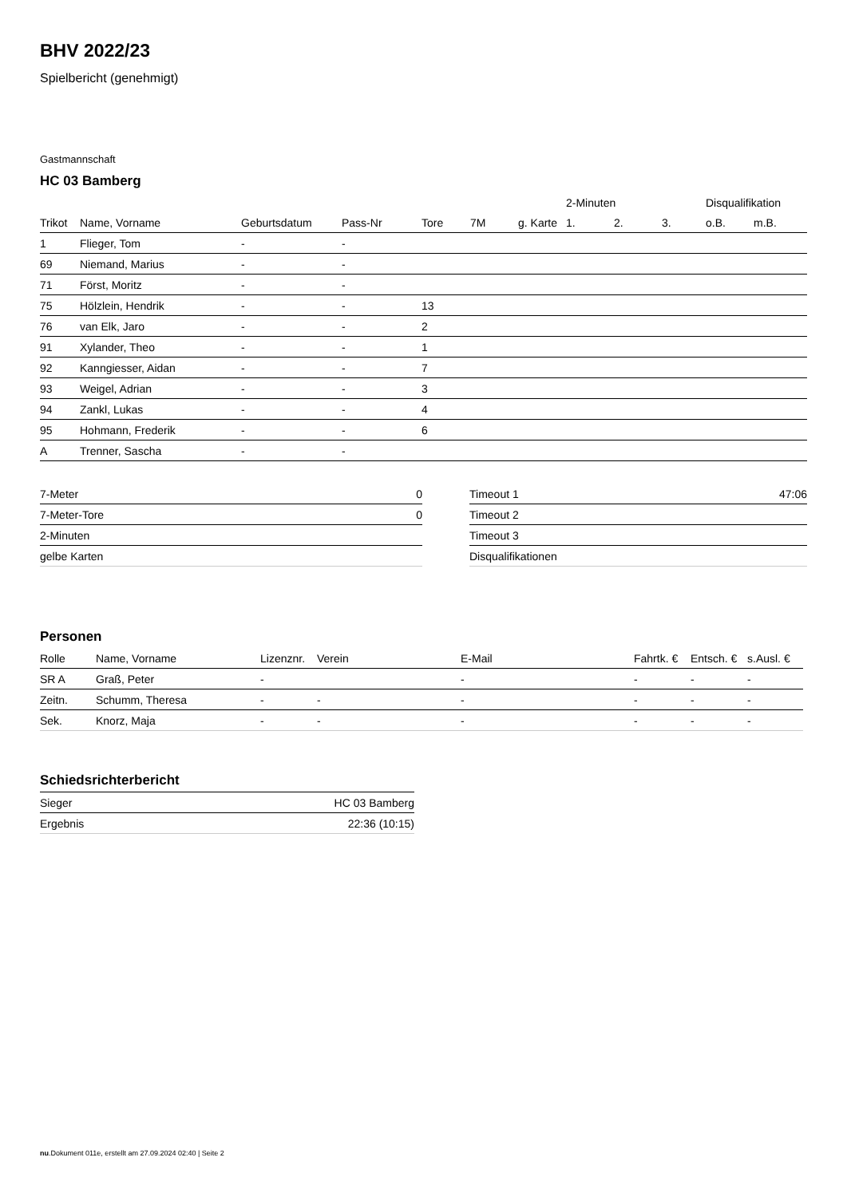BHV 2022/23
Spielbericht (genehmigt)
Gastmannschaft
HC 03 Bamberg
| | | | | | | | 2-Minuten | | | Disqualifikation | |
| --- | --- | --- | --- | --- | --- | --- | --- | --- | --- | --- | --- |
| Trikot | Name, Vorname | Geburtsdatum | Pass-Nr | Tore | 7M | g. Karte | 1. | 2. | 3. | o.B. | m.B. |
| 1 | Flieger, Tom | - | - | | | | | | | | |
| 69 | Niemand, Marius | - | - | | | | | | | | |
| 71 | Först, Moritz | - | - | | | | | | | | |
| 75 | Hölzlein, Hendrik | - | - | 13 | | | | | | | |
| 76 | van Elk, Jaro | - | - | 2 | | | | | | | |
| 91 | Xylander, Theo | - | - | 1 | | | | | | | |
| 92 | Kanngiesser, Aidan | - | - | 7 | | | | | | | |
| 93 | Weigel, Adrian | - | - | 3 | | | | | | | |
| 94 | Zankl, Lukas | - | - | 4 | | | | | | | |
| 95 | Hohmann, Frederik | - | - | 6 | | | | | | | |
| A | Trenner, Sascha | - | - | | | | | | | | |
| 7-Meter | 0 |
| 7-Meter-Tore | 0 |
| 2-Minuten | |
| gelbe Karten | |
| Timeout 1 | 47:06 |
| Timeout 2 | |
| Timeout 3 | |
| Disqualifikationen | |
Personen
| Rolle | Name, Vorname | Lizenznr. | Verein | E-Mail | Fahrtk. € | Entsch. € | s.Ausl. € |
| --- | --- | --- | --- | --- | --- | --- | --- |
| SR A | Graß, Peter | - | | - | - | - | - |
| Zeitn. | Schumm, Theresa | - | - | - | - | - | - |
| Sek. | Knorz, Maja | - | - | - | - | - | - |
Schiedsrichterbericht
| Sieger | HC 03 Bamberg |
| Ergebnis | 22:36 (10:15) |
nu.Dokument 011e, erstellt am 27.09.2024 02:40 | Seite 2